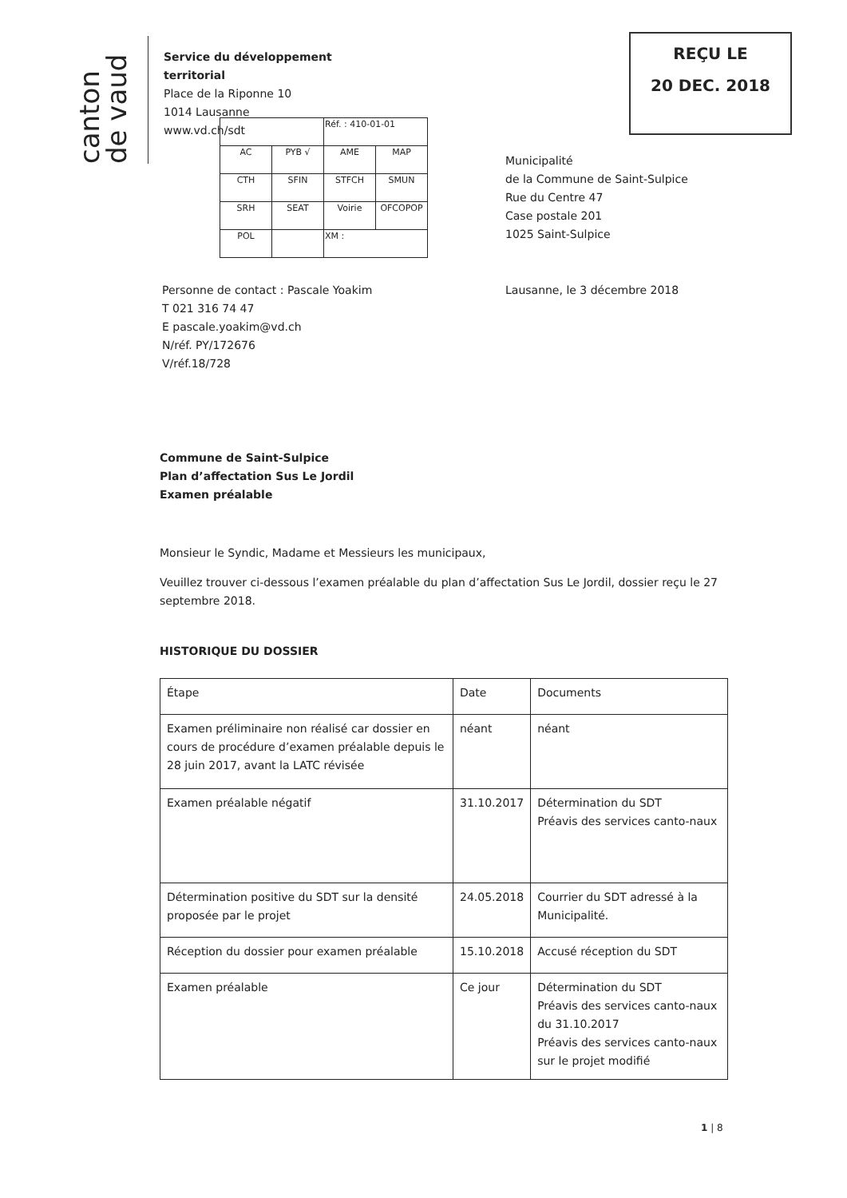canton de vaud
Service du développement
territorial
Place de la Riponne 10
1014 Lausanne
www.vd.ch/sdt
REÇU LE
20 DEC. 2018
| | | Réf. : 410-01-01 | |
| AC | PYB √ | AME | MAP |
| CTH | SFIN | STFCH | SMUN |
| SRH | SEAT | Voirie | OFCOPOP |
| POL | | XM : | |
Municipalité
de la Commune de Saint-Sulpice
Rue du Centre 47
Case postale 201
1025 Saint-Sulpice
Personne de contact : Pascale Yoakim
T 021 316 74 47
E pascale.yoakim@vd.ch
N/réf. PY/172676
V/réf.18/728
Lausanne, le 3 décembre 2018
Commune de Saint-Sulpice
Plan d’affectation Sus Le Jordil
Examen préalable
Monsieur le Syndic, Madame et Messieurs les municipaux,
Veuillez trouver ci-dessous l’examen préalable du plan d’affectation Sus Le Jordil, dossier reçu le 27 septembre 2018.
HISTORIQUE DU DOSSIER
| Étape | Date | Documents |
| --- | --- | --- |
| Examen préliminaire non réalisé car dossier en cours de procédure d’examen préalable depuis le 28 juin 2017, avant la LATC révisée | néant | néant |
| Examen préalable négatif | 31.10.2017 | Détermination du SDT Préavis des services canto-naux |
| Détermination positive du SDT sur la densité proposée par le projet | 24.05.2018 | Courrier du SDT adressé à la Municipalité. |
| Réception du dossier pour examen préalable | 15.10.2018 | Accusé réception du SDT |
| Examen préalable | Ce jour | Détermination du SDT Préavis des services canto-naux du 31.10.2017 Préavis des services canto-naux sur le projet modifié |
1 | 8